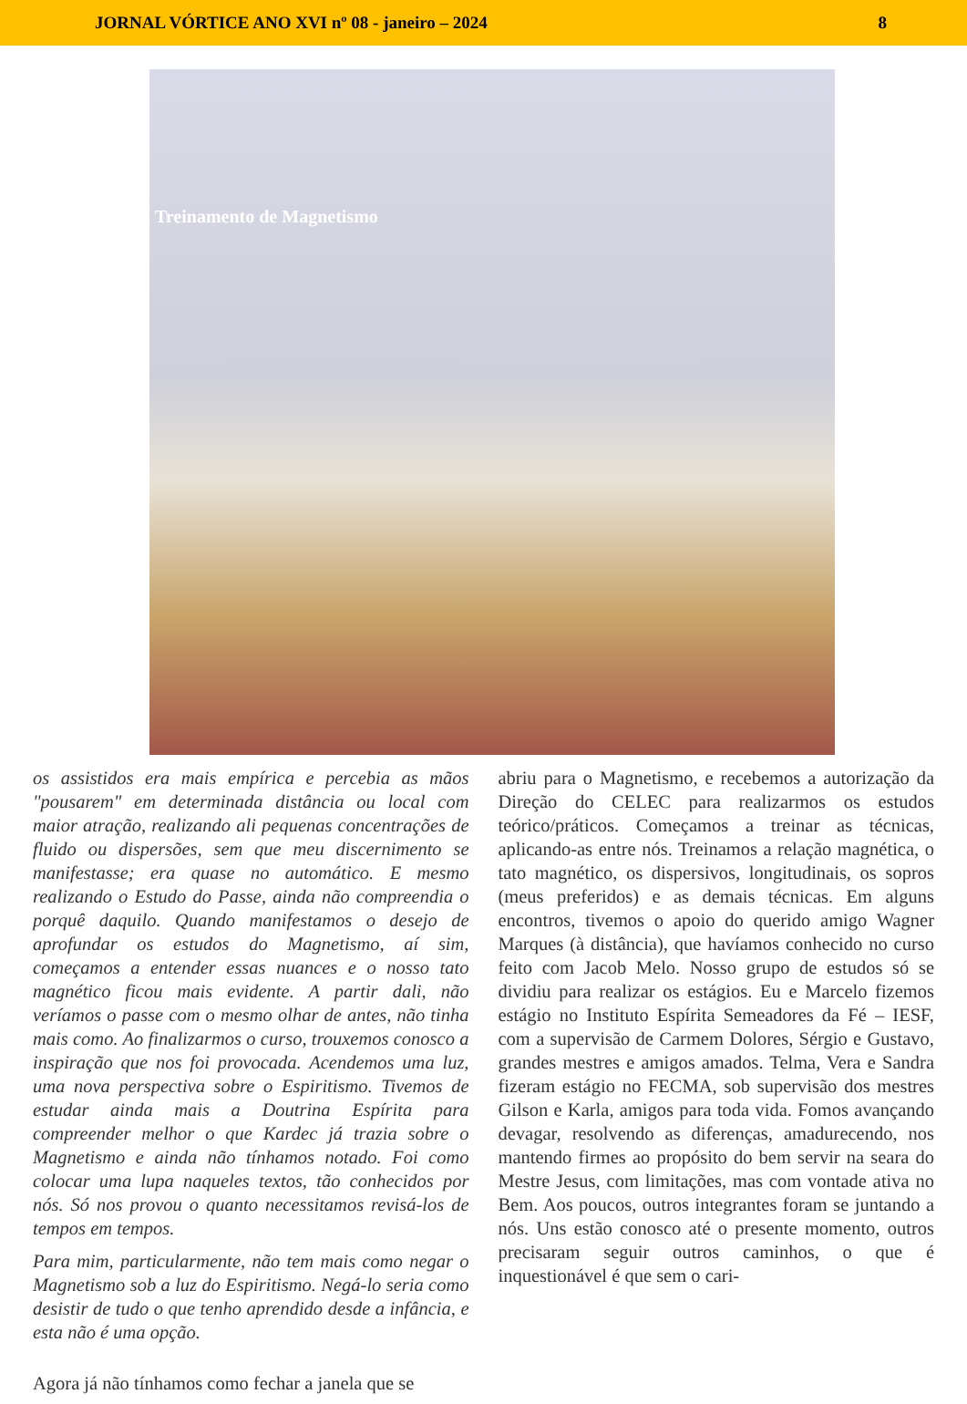JORNAL VÓRTICE ANO XVI nº 08 - janeiro – 2024 8
Treinamento de Magnetismo
os assistidos era mais empírica e percebia as mãos "pousarem" em determinada distância ou local com maior atração, realizando ali pequenas concentrações de fluido ou dispersões, sem que meu discernimento se manifestasse; era quase no automático. E mesmo realizando o Estudo do Passe, ainda não compreendia o porquê daquilo. Quando manifestamos o desejo de aprofundar os estudos do Magnetismo, aí sim, começamos a entender essas nuances e o nosso tato magnético ficou mais evidente. A partir dali, não veríamos o passe com o mesmo olhar de antes, não tinha mais como. Ao finalizarmos o curso, trouxemos conosco a inspiração que nos foi provocada. Acendemos uma luz, uma nova perspectiva sobre o Espiritismo. Tivemos de estudar ainda mais a Doutrina Espírita para compreender melhor o que Kardec já trazia sobre o Magnetismo e ainda não tínhamos notado. Foi como colocar uma lupa naqueles textos, tão conhecidos por nós. Só nos provou o quanto necessitamos revisá-los de tempos em tempos.
Para mim, particularmente, não tem mais como negar o Magnetismo sob a luz do Espiritismo. Negá-lo seria como desistir de tudo o que tenho aprendido desde a infância, e esta não é uma opção.
Agora já não tínhamos como fechar a janela que se
abriu para o Magnetismo, e recebemos a autorização da Direção do CELEC para realizarmos os estudos teórico/práticos. Começamos a treinar as técnicas, aplicando-as entre nós. Treinamos a relação magnética, o tato magnético, os dispersivos, longitudinais, os sopros (meus preferidos) e as demais técnicas. Em alguns encontros, tivemos o apoio do querido amigo Wagner Marques (à distância), que havíamos conhecido no curso feito com Jacob Melo. Nosso grupo de estudos só se dividiu para realizar os estágios. Eu e Marcelo fizemos estágio no Instituto Espírita Semeadores da Fé – IESF, com a supervisão de Carmem Dolores, Sérgio e Gustavo, grandes mestres e amigos amados. Telma, Vera e Sandra fizeram estágio no FECMA, sob supervisão dos mestres Gilson e Karla, amigos para toda vida. Fomos avançando devagar, resolvendo as diferenças, amadurecendo, nos mantendo firmes ao propósito do bem servir na seara do Mestre Jesus, com limitações, mas com vontade ativa no Bem. Aos poucos, outros integrantes foram se juntando a nós. Uns estão conosco até o presente momento, outros precisaram seguir outros caminhos, o que é inquestionável é que sem o cari-